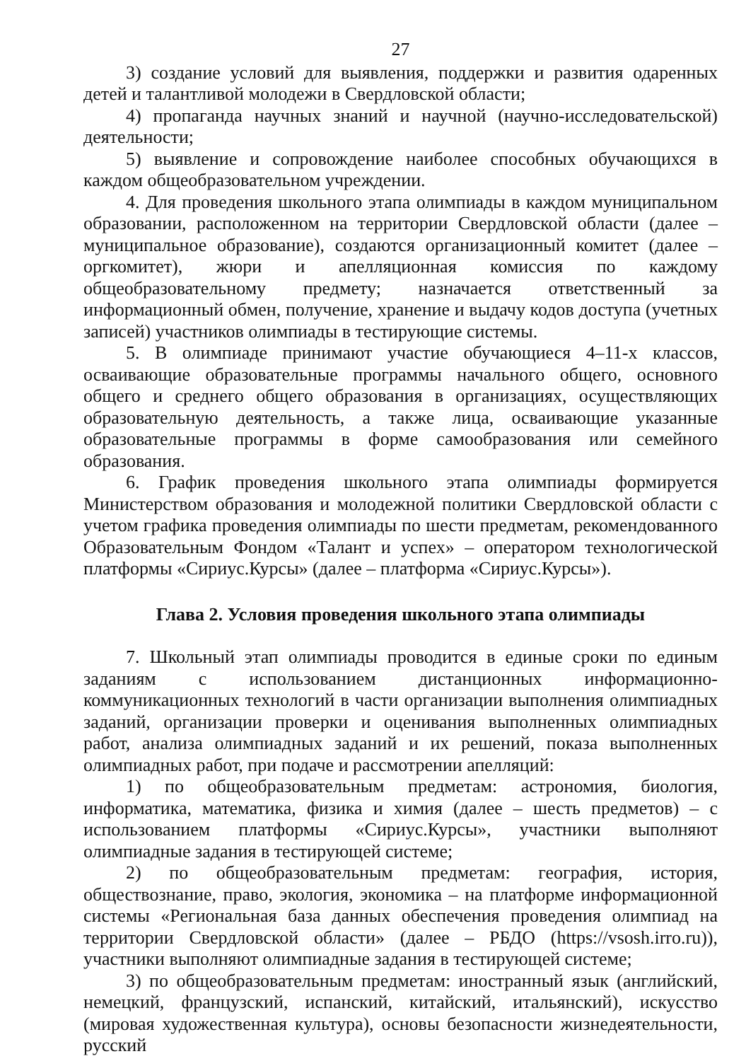27
3) создание условий для выявления, поддержки и развития одаренных детей и талантливой молодежи в Свердловской области;
4) пропаганда научных знаний и научной (научно-исследовательской) деятельности;
5) выявление и сопровождение наиболее способных обучающихся в каждом общеобразовательном учреждении.
4. Для проведения школьного этапа олимпиады в каждом муниципальном образовании, расположенном на территории Свердловской области (далее – муниципальное образование), создаются организационный комитет (далее – оргкомитет), жюри и апелляционная комиссия по каждому общеобразовательному предмету; назначается ответственный за информационный обмен, получение, хранение и выдачу кодов доступа (учетных записей) участников олимпиады в тестирующие системы.
5. В олимпиаде принимают участие обучающиеся 4–11-х классов, осваивающие образовательные программы начального общего, основного общего и среднего общего образования в организациях, осуществляющих образовательную деятельность, а также лица, осваивающие указанные образовательные программы в форме самообразования или семейного образования.
6. График проведения школьного этапа олимпиады формируется Министерством образования и молодежной политики Свердловской области с учетом графика проведения олимпиады по шести предметам, рекомендованного Образовательным Фондом «Талант и успех» – оператором технологической платформы «Сириус.Курсы» (далее – платформа «Сириус.Курсы»).
Глава 2. Условия проведения школьного этапа олимпиады
7. Школьный этап олимпиады проводится в единые сроки по единым заданиям с использованием дистанционных информационно-коммуникационных технологий в части организации выполнения олимпиадных заданий, организации проверки и оценивания выполненных олимпиадных работ, анализа олимпиадных заданий и их решений, показа выполненных олимпиадных работ, при подаче и рассмотрении апелляций:
1) по общеобразовательным предметам: астрономия, биология, информатика, математика, физика и химия (далее – шесть предметов) – с использованием платформы «Сириус.Курсы», участники выполняют олимпиадные задания в тестирующей системе;
2) по общеобразовательным предметам: география, история, обществознание, право, экология, экономика – на платформе информационной системы «Региональная база данных обеспечения проведения олимпиад на территории Свердловской области» (далее – РБДО (https://vsosh.irro.ru)), участники выполняют олимпиадные задания в тестирующей системе;
3) по общеобразовательным предметам: иностранный язык (английский, немецкий, французский, испанский, китайский, итальянский), искусство (мировая художественная культура), основы безопасности жизнедеятельности, русский